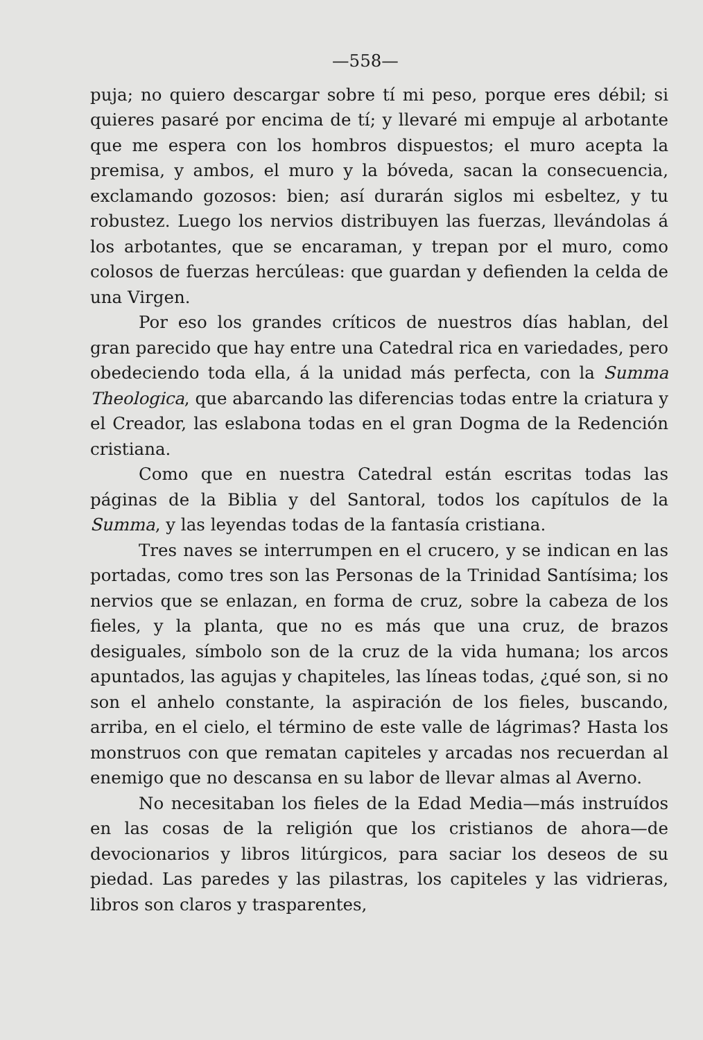—558—
puja; no quiero descargar sobre tí mi peso, porque eres débil; si quieres pasaré por encima de tí; y llevaré mi empuje al arbotante que me espera con los hombros dispuestos; el muro acepta la premisa, y ambos, el muro y la bóveda, sacan la consecuencia, exclamando gozosos: bien; así durarán siglos mi esbeltez, y tu robustez. Luego los nervios distribuyen las fuerzas, llevándolas á los arbotantes, que se encaraman, y trepan por el muro, como colosos de fuerzas hercúleas: que guardan y defienden la celda de una Virgen.
Por eso los grandes críticos de nuestros días hablan, del gran parecido que hay entre una Catedral rica en variedades, pero obedeciendo toda ella, á la unidad más perfecta, con la Summa Theologica, que abarcando las diferencias todas entre la criatura y el Creador, las eslabona todas en el gran Dogma de la Redención cristiana.
Como que en nuestra Catedral están escritas todas las páginas de la Biblia y del Santoral, todos los capítulos de la Summa, y las leyendas todas de la fantasía cristiana.
Tres naves se interrumpen en el crucero, y se indican en las portadas, como tres son las Personas de la Trinidad Santísima; los nervios que se enlazan, en forma de cruz, sobre la cabeza de los fieles, y la planta, que no es más que una cruz, de brazos desiguales, símbolo son de la cruz de la vida humana; los arcos apuntados, las agujas y chapiteles, las líneas todas, ¿qué son, si no son el anhelo constante, la aspiración de los fieles, buscando, arriba, en el cielo, el término de este valle de lágrimas? Hasta los monstruos con que rematan capiteles y arcadas nos recuerdan al enemigo que no descansa en su labor de llevar almas al Averno.
No necesitaban los fieles de la Edad Media—más instruídos en las cosas de la religión que los cristianos de ahora—de devocionarios y libros litúrgicos, para saciar los deseos de su piedad. Las paredes y las pilastras, los capiteles y las vidrieras, libros son claros y trasparentes,